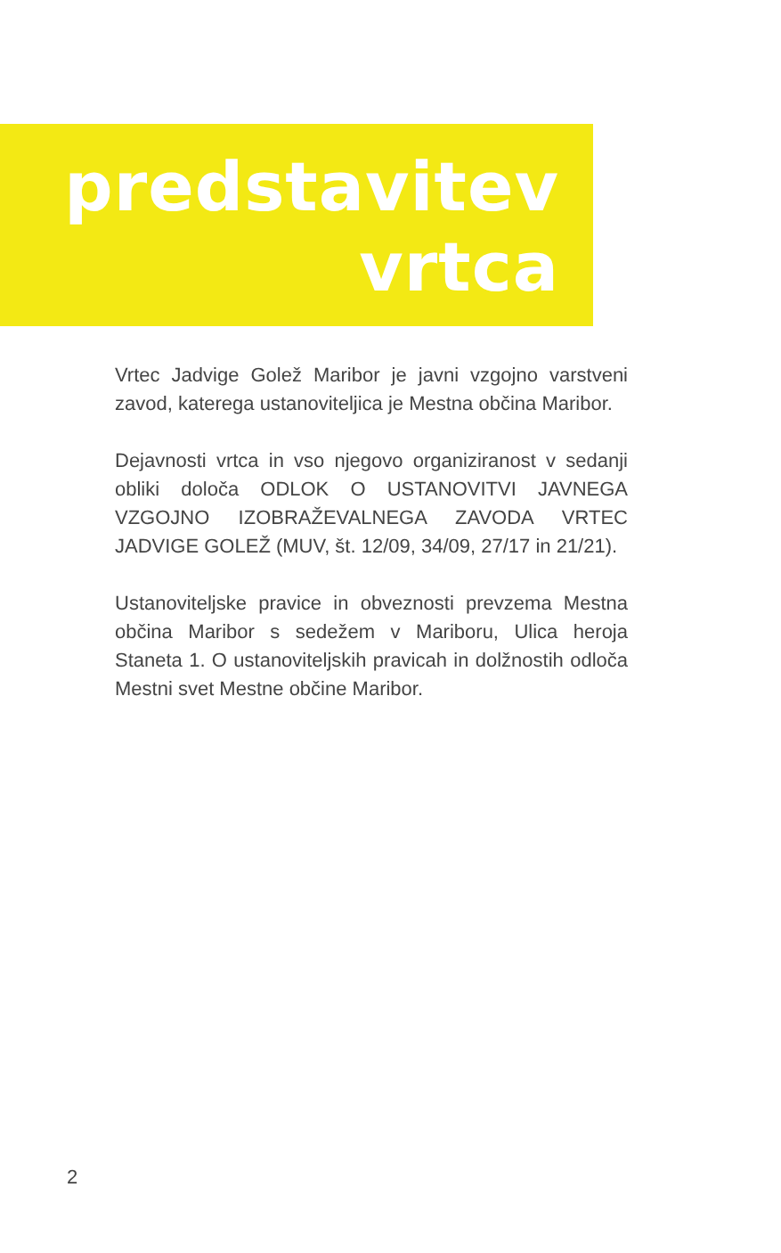predstavitev
vrtca
Vrtec Jadvige Golež Maribor je javni vzgojno varstveni zavod, katerega ustanoviteljica je Mestna občina Maribor.
Dejavnosti vrtca in vso njegovo organiziranost v sedanji obliki določa ODLOK O USTANOVITVI JAVNEGA VZGOJNO IZOBRAŽEVALNEGA ZAVODA VRTEC JADVIGE GOLEŽ (MUV, št. 12/09, 34/09, 27/17 in 21/21).
Ustanoviteljske pravice in obveznosti prevzema Mestna občina Maribor s sedežem v Mariboru, Ulica heroja Staneta 1. O ustanoviteljskih pravicah in dolžnostih odloča Mestni svet Mestne občine Maribor.
2